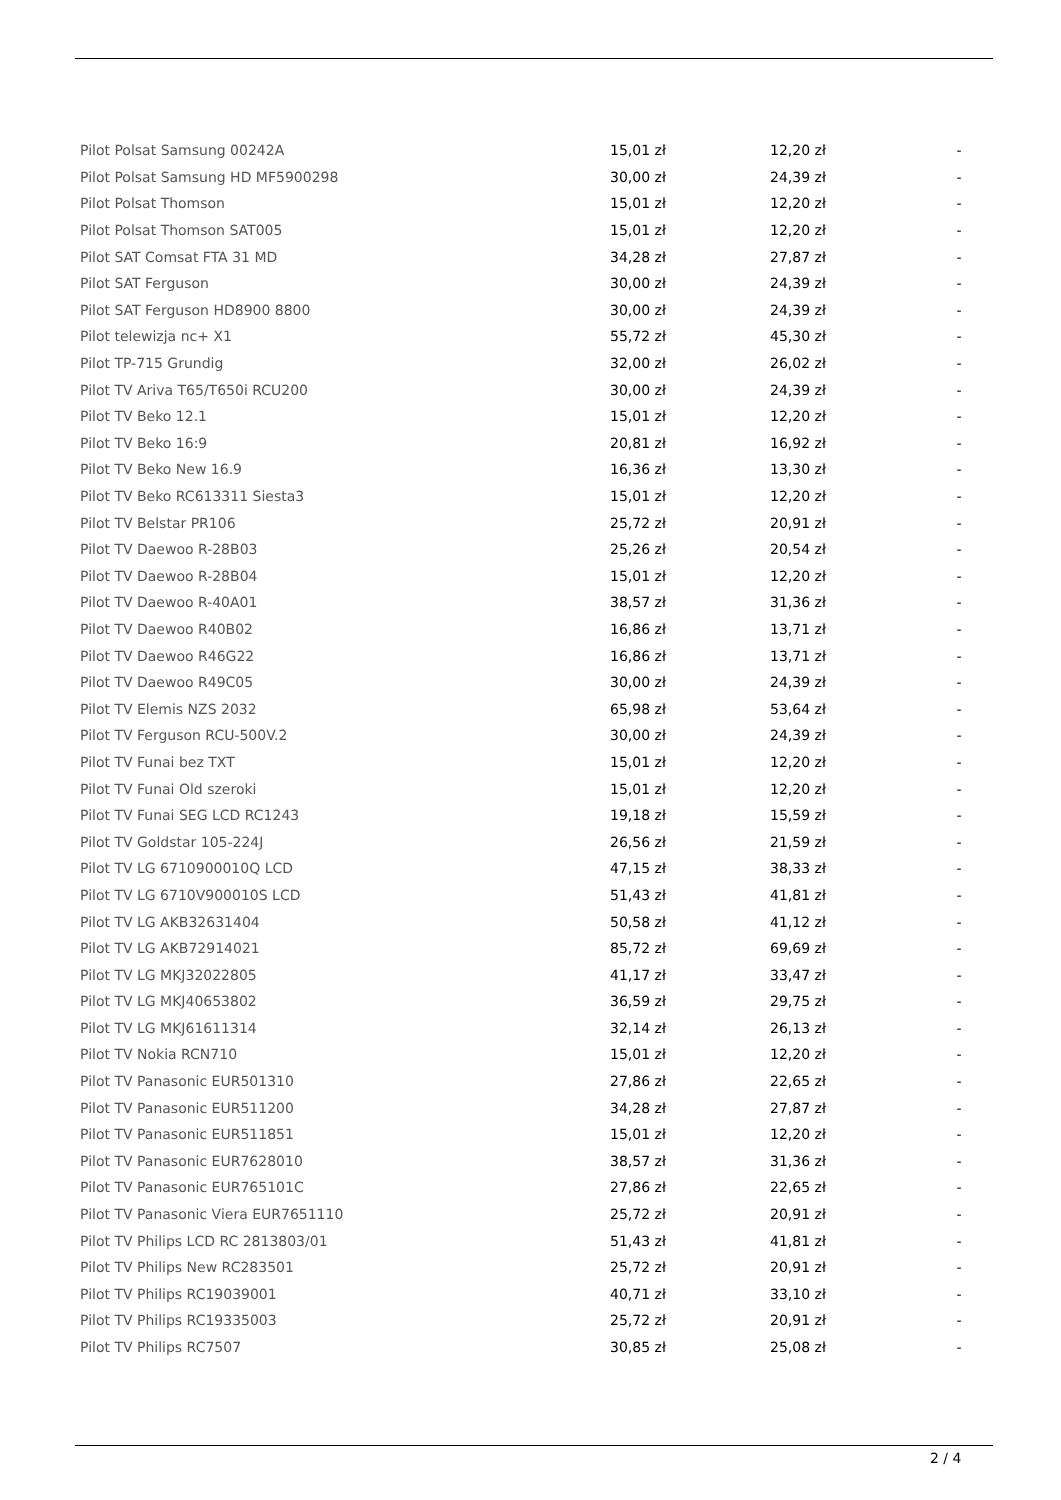| Pilot Polsat Samsung 00242A | 15,01 zł | 12,20 zł | - |
| Pilot Polsat Samsung HD MF5900298 | 30,00 zł | 24,39 zł | - |
| Pilot Polsat Thomson | 15,01 zł | 12,20 zł | - |
| Pilot Polsat Thomson SAT005 | 15,01 zł | 12,20 zł | - |
| Pilot SAT Comsat FTA 31 MD | 34,28 zł | 27,87 zł | - |
| Pilot SAT Ferguson | 30,00 zł | 24,39 zł | - |
| Pilot SAT Ferguson HD8900 8800 | 30,00 zł | 24,39 zł | - |
| Pilot telewizja nc+ X1 | 55,72 zł | 45,30 zł | - |
| Pilot TP-715 Grundig | 32,00 zł | 26,02 zł | - |
| Pilot TV Ariva T65/T650i RCU200 | 30,00 zł | 24,39 zł | - |
| Pilot TV Beko 12.1 | 15,01 zł | 12,20 zł | - |
| Pilot TV Beko 16:9 | 20,81 zł | 16,92 zł | - |
| Pilot TV Beko New 16.9 | 16,36 zł | 13,30 zł | - |
| Pilot TV Beko RC613311 Siesta3 | 15,01 zł | 12,20 zł | - |
| Pilot TV Belstar PR106 | 25,72 zł | 20,91 zł | - |
| Pilot TV Daewoo R-28B03 | 25,26 zł | 20,54 zł | - |
| Pilot TV Daewoo R-28B04 | 15,01 zł | 12,20 zł | - |
| Pilot TV Daewoo R-40A01 | 38,57 zł | 31,36 zł | - |
| Pilot TV Daewoo R40B02 | 16,86 zł | 13,71 zł | - |
| Pilot TV Daewoo R46G22 | 16,86 zł | 13,71 zł | - |
| Pilot TV Daewoo R49C05 | 30,00 zł | 24,39 zł | - |
| Pilot TV Elemis NZS 2032 | 65,98 zł | 53,64 zł | - |
| Pilot TV Ferguson RCU-500V.2 | 30,00 zł | 24,39 zł | - |
| Pilot TV Funai bez TXT | 15,01 zł | 12,20 zł | - |
| Pilot TV Funai Old szeroki | 15,01 zł | 12,20 zł | - |
| Pilot TV Funai SEG LCD RC1243 | 19,18 zł | 15,59 zł | - |
| Pilot TV Goldstar 105-224J | 26,56 zł | 21,59 zł | - |
| Pilot TV LG 6710900010Q LCD | 47,15 zł | 38,33 zł | - |
| Pilot TV LG 6710V900010S LCD | 51,43 zł | 41,81 zł | - |
| Pilot TV LG AKB32631404 | 50,58 zł | 41,12 zł | - |
| Pilot TV LG AKB72914021 | 85,72 zł | 69,69 zł | - |
| Pilot TV LG MKJ32022805 | 41,17 zł | 33,47 zł | - |
| Pilot TV LG MKJ40653802 | 36,59 zł | 29,75 zł | - |
| Pilot TV LG MKJ61611314 | 32,14 zł | 26,13 zł | - |
| Pilot TV Nokia RCN710 | 15,01 zł | 12,20 zł | - |
| Pilot TV Panasonic EUR501310 | 27,86 zł | 22,65 zł | - |
| Pilot TV Panasonic EUR511200 | 34,28 zł | 27,87 zł | - |
| Pilot TV Panasonic EUR511851 | 15,01 zł | 12,20 zł | - |
| Pilot TV Panasonic EUR7628010 | 38,57 zł | 31,36 zł | - |
| Pilot TV Panasonic EUR765101C | 27,86 zł | 22,65 zł | - |
| Pilot TV Panasonic Viera EUR7651110 | 25,72 zł | 20,91 zł | - |
| Pilot TV Philips LCD RC 2813803/01 | 51,43 zł | 41,81 zł | - |
| Pilot TV Philips New RC283501 | 25,72 zł | 20,91 zł | - |
| Pilot TV Philips RC19039001 | 40,71 zł | 33,10 zł | - |
| Pilot TV Philips RC19335003 | 25,72 zł | 20,91 zł | - |
| Pilot TV Philips RC7507 | 30,85 zł | 25,08 zł | - |
2 / 4